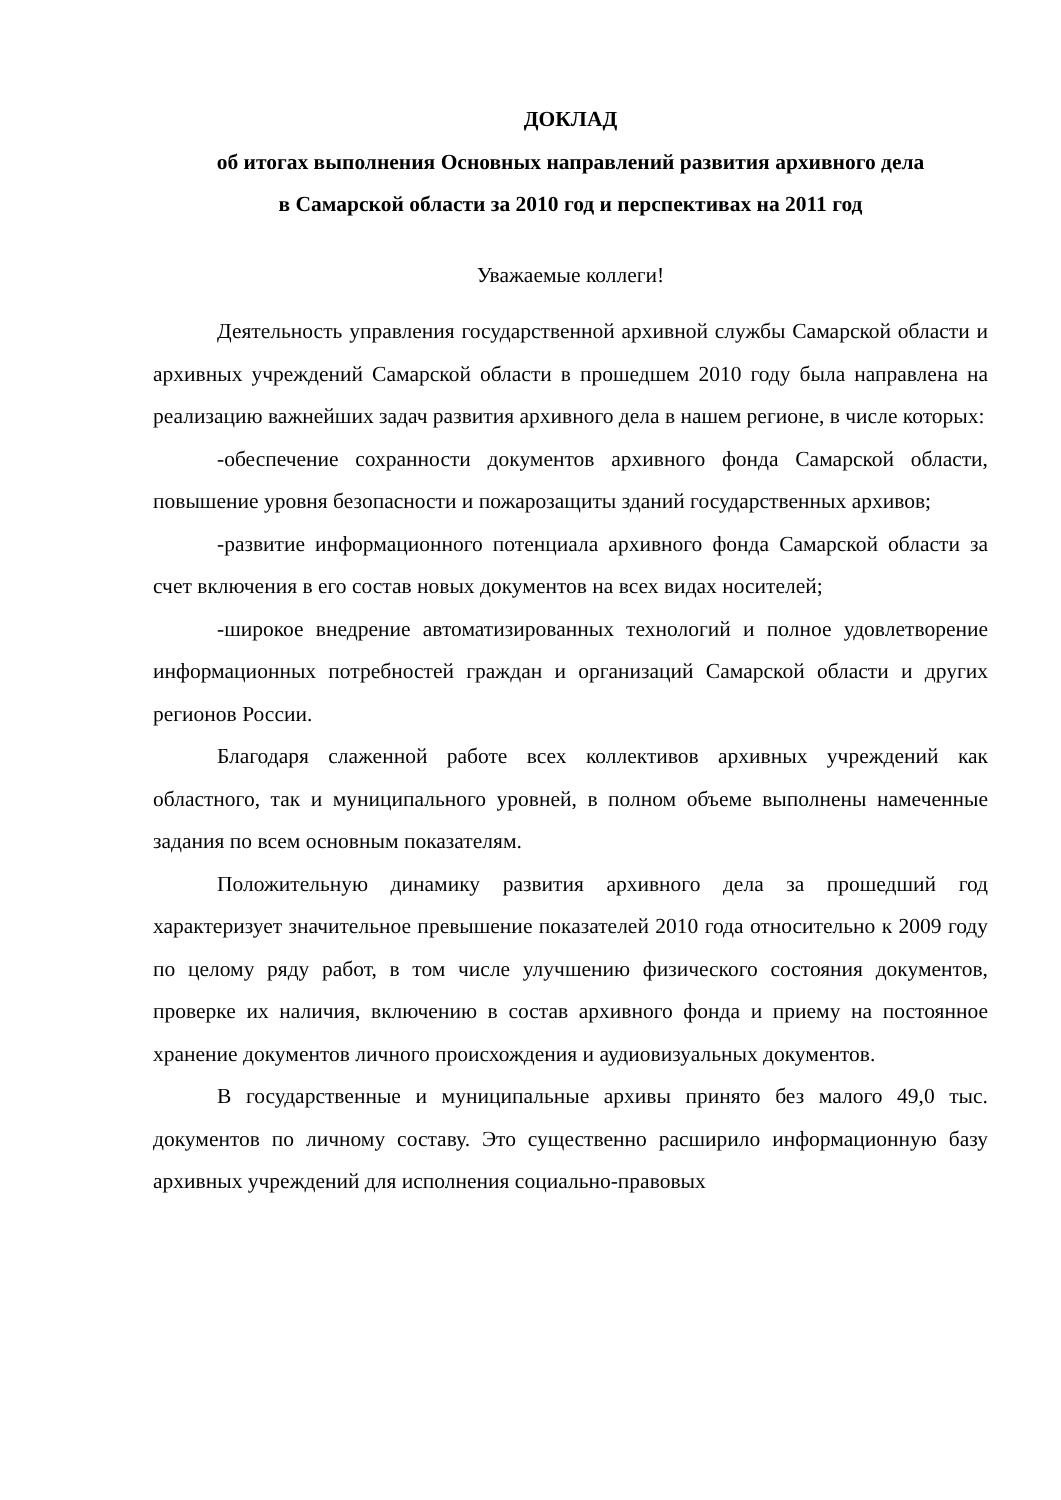ДОКЛАД
об итогах выполнения Основных направлений развития архивного дела
в Самарской области за 2010 год и перспективах на 2011 год
Уважаемые коллеги!
Деятельность управления государственной архивной службы Самарской области и архивных учреждений Самарской области в прошедшем 2010 году была направлена на реализацию важнейших задач развития архивного дела в нашем регионе, в числе которых:
-обеспечение сохранности документов архивного фонда Самарской области, повышение уровня безопасности и пожарозащиты зданий государственных архивов;
-развитие информационного потенциала архивного фонда Самарской области за счет включения в его состав новых документов на всех видах носителей;
-широкое внедрение автоматизированных технологий и полное удовлетворение информационных потребностей граждан и организаций Самарской области и других регионов России.
Благодаря слаженной работе всех коллективов архивных учреждений как областного, так и муниципального уровней, в полном объеме выполнены намеченные задания по всем основным показателям.
Положительную динамику развития архивного дела за прошедший год характеризует значительное превышение показателей 2010 года относительно к 2009 году по целому ряду работ, в том числе улучшению физического состояния документов, проверке их наличия, включению в состав архивного фонда и приему на постоянное хранение документов личного происхождения и аудиовизуальных документов.
В государственные и муниципальные архивы принято без малого 49,0 тыс. документов по личному составу. Это существенно расширило информационную базу архивных учреждений для исполнения социально-правовых